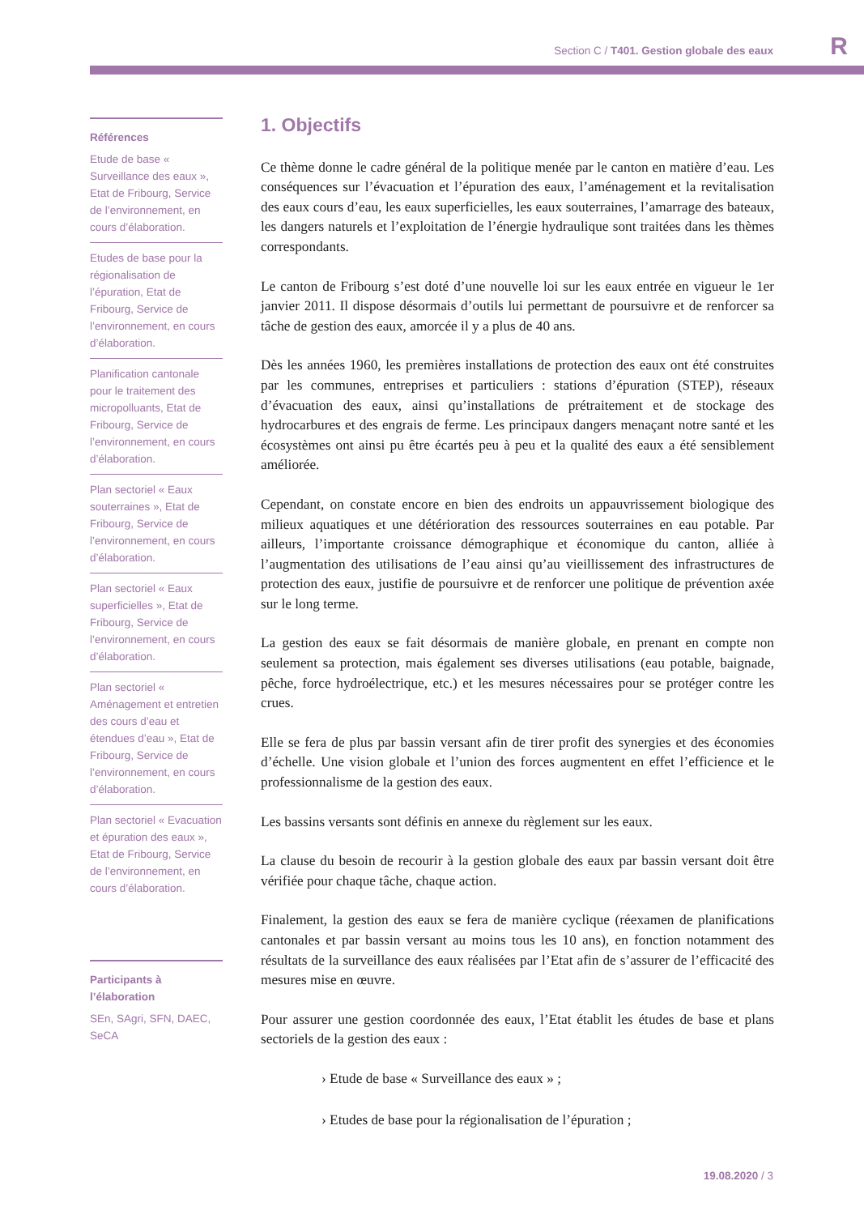Section C / T401. Gestion globale des eaux R
Références
Etude de base « Surveillance des eaux », Etat de Fribourg, Service de l’environnement, en cours d’élaboration.
Etudes de base pour la régionalisation de l’épuration, Etat de Fribourg, Service de l’environnement, en cours d’élaboration.
Planification cantonale pour le traitement des micropolluants, Etat de Fribourg, Service de l’environnement, en cours d’élaboration.
Plan sectoriel « Eaux souterraines », Etat de Fribourg, Service de l’environnement, en cours d’élaboration.
Plan sectoriel « Eaux superficielles », Etat de Fribourg, Service de l’environnement, en cours d’élaboration.
Plan sectoriel « Aménagement et entretien des cours d’eau et étendues d’eau », Etat de Fribourg, Service de l’environnement, en cours d’élaboration.
Plan sectoriel « Evacuation et épuration des eaux », Etat de Fribourg, Service de l’environnement, en cours d’élaboration.
Participants à l’élaboration
SEn, SAgri, SFN, DAEC, SeCA
1. Objectifs
Ce thème donne le cadre général de la politique menée par le canton en matière d’eau. Les conséquences sur l’évacuation et l’épuration des eaux, l’aménagement et la revitalisation des eaux cours d’eau, les eaux superficielles, les eaux souterraines, l’amarrage des bateaux, les dangers naturels et l’exploitation de l’énergie hydraulique sont traitées dans les thèmes correspondants.
Le canton de Fribourg s’est doté d’une nouvelle loi sur les eaux entrée en vigueur le 1er janvier 2011. Il dispose désormais d’outils lui permettant de poursuivre et de renforcer sa tâche de gestion des eaux, amorcée il y a plus de 40 ans.
Dès les années 1960, les premières installations de protection des eaux ont été construites par les communes, entreprises et particuliers : stations d’épuration (STEP), réseaux d’évacuation des eaux, ainsi qu’installations de prétraitement et de stockage des hydrocarbures et des engrais de ferme. Les principaux dangers menaçant notre santé et les écosystèmes ont ainsi pu être écartés peu à peu et la qualité des eaux a été sensiblement améliorée.
Cependant, on constate encore en bien des endroits un appauvrissement biologique des milieux aquatiques et une détérioration des ressources souterraines en eau potable. Par ailleurs, l’importante croissance démographique et économique du canton, alliée à l’augmentation des utilisations de l’eau ainsi qu’au vieillissement des infrastructures de protection des eaux, justifie de poursuivre et de renforcer une politique de prévention axée sur le long terme.
La gestion des eaux se fait désormais de manière globale, en prenant en compte non seulement sa protection, mais également ses diverses utilisations (eau potable, baignade, pêche, force hydroélectrique, etc.) et les mesures nécessaires pour se protéger contre les crues.
Elle se fera de plus par bassin versant afin de tirer profit des synergies et des économies d’échelle. Une vision globale et l’union des forces augmentent en effet l’efficience et le professionnalisme de la gestion des eaux.
Les bassins versants sont définis en annexe du règlement sur les eaux.
La clause du besoin de recourir à la gestion globale des eaux par bassin versant doit être vérifiée pour chaque tâche, chaque action.
Finalement, la gestion des eaux se fera de manière cyclique (réexamen de planifications cantonales et par bassin versant au moins tous les 10 ans), en fonction notamment des résultats de la surveillance des eaux réalisées par l’Etat afin de s’assurer de l’efficacité des mesures mise en œuvre.
Pour assurer une gestion coordonnée des eaux, l’Etat établit les études de base et plans sectoriels de la gestion des eaux :
› Etude de base « Surveillance des eaux » ;
› Etudes de base pour la régionalisation de l’épuration ;
19.08.2020 / 3